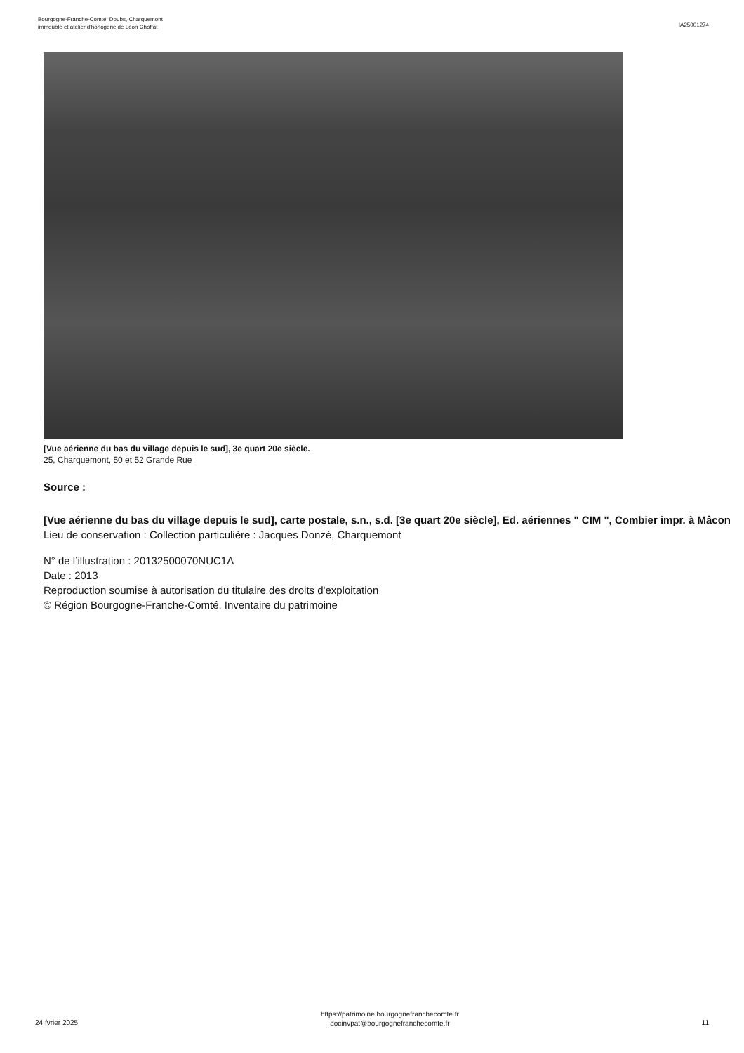Bourgogne-Franche-Comté, Doubs, Charquemont
immeuble et atelier d'horlogerie de Léon Choffat
IA25001274
[Vue aérienne du bas du village depuis le sud], 3e quart 20e siècle.
25, Charquemont, 50 et 52 Grande Rue
Source :
[Vue aérienne du bas du village depuis le sud], carte postale, s.n., s.d. [3e quart 20e siècle], Ed. aériennes " CIM ", Combier impr. à Mâcon
Lieu de conservation : Collection particulière : Jacques Donzé, Charquemont
N° de l’illustration : 20132500070NUC1A
Date : 2013
Reproduction soumise à autorisation du titulaire des droits d'exploitation
© Région Bourgogne-Franche-Comté, Inventaire du patrimoine
24 fvrier 2025
https://patrimoine.bourgognefranchecomte.fr
docinvpat@bourgognefranchecomte.fr
11